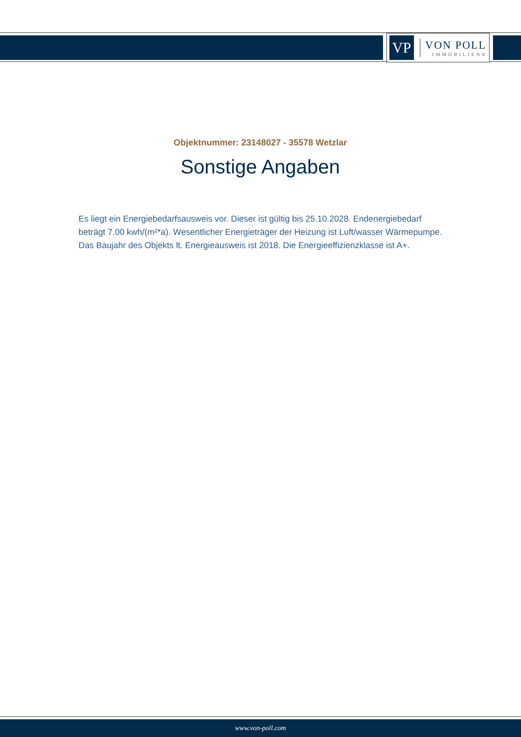VP
VON POLL
IMMOBILIEN®
Objektnummer: 23148027 - 35578 Wetzlar
Sonstige Angaben
Es liegt ein Energiebedarfsausweis vor. Dieser ist gültig bis 25.10.2028. Endenergiebedarf beträgt 7.00 kwh/(m²*a). Wesentlicher Energieträger der Heizung ist Luft/wasser Wärmepumpe. Das Baujahr des Objekts lt. Energieausweis ist 2018. Die Energieeffizienzklasse ist A+.
www.von-poll.com